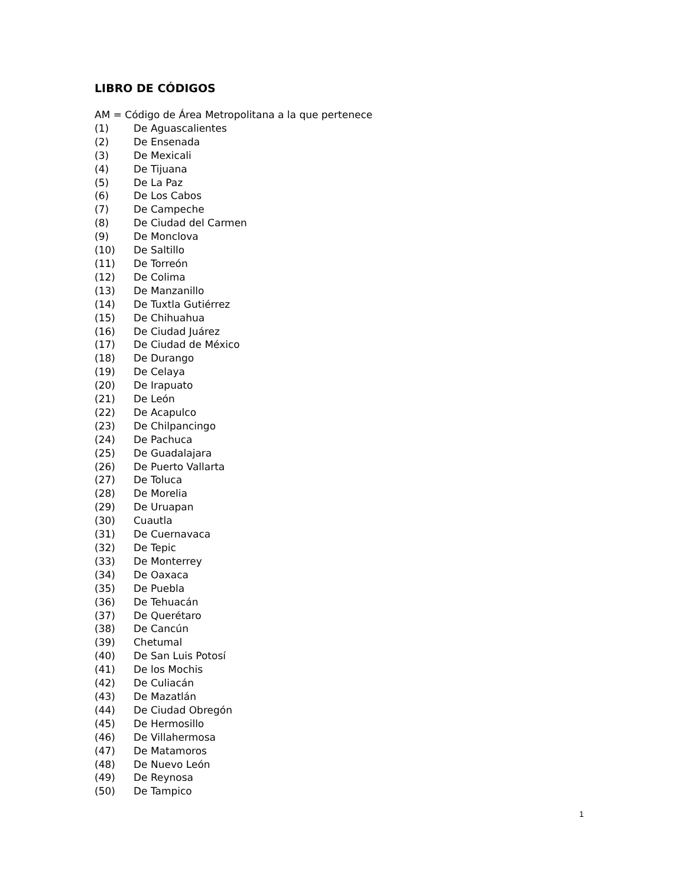LIBRO DE CÓDIGOS
AM = Código de Área Metropolitana a la que pertenece
(1) De Aguascalientes
(2) De Ensenada
(3) De Mexicali
(4) De Tijuana
(5) De La Paz
(6) De Los Cabos
(7) De Campeche
(8) De Ciudad del Carmen
(9) De Monclova
(10) De Saltillo
(11) De Torreón
(12) De Colima
(13) De Manzanillo
(14) De Tuxtla Gutiérrez
(15) De Chihuahua
(16) De Ciudad Juárez
(17) De Ciudad de México
(18) De Durango
(19) De Celaya
(20) De Irapuato
(21) De León
(22) De Acapulco
(23) De Chilpancingo
(24) De Pachuca
(25) De Guadalajara
(26) De Puerto Vallarta
(27) De Toluca
(28) De Morelia
(29) De Uruapan
(30) Cuautla
(31) De Cuernavaca
(32) De Tepic
(33) De Monterrey
(34) De Oaxaca
(35) De Puebla
(36) De Tehuacán
(37) De Querétaro
(38) De Cancún
(39) Chetumal
(40) De San Luis Potosí
(41) De los Mochis
(42) De Culiacán
(43) De Mazatlán
(44) De Ciudad Obregón
(45) De Hermosillo
(46) De Villahermosa
(47) De Matamoros
(48) De Nuevo León
(49) De Reynosa
(50) De Tampico
1